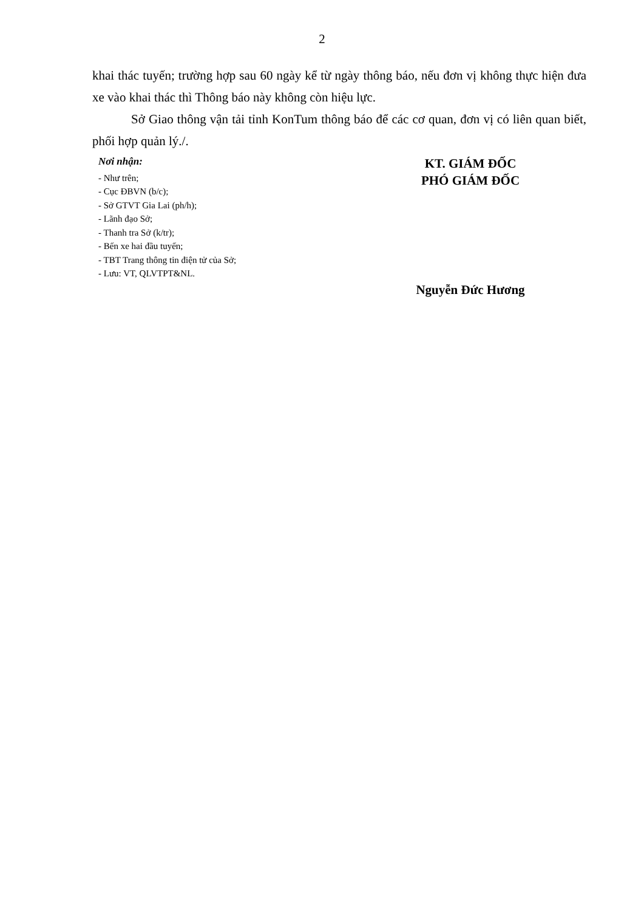2
khai thác tuyến; trường hợp sau 60 ngày kể từ ngày thông báo, nếu đơn vị không thực hiện đưa xe vào khai thác thì Thông báo này không còn hiệu lực.
Sở Giao thông vận tải tỉnh KonTum thông báo để các cơ quan, đơn vị có liên quan biết, phối hợp quản lý./.
Nơi nhận:
- Như trên;
- Cục ĐBVN (b/c);
- Sở GTVT Gia Lai (ph/h);
- Lãnh đạo Sở;
- Thanh tra Sở (k/tr);
- Bến xe hai đầu tuyến;
- TBT Trang thông tin điện tử của Sở;
- Lưu: VT, QLVTPT&NL.
KT. GIÁM ĐỐC
PHÓ GIÁM ĐỐC
Nguyễn Đức Hương